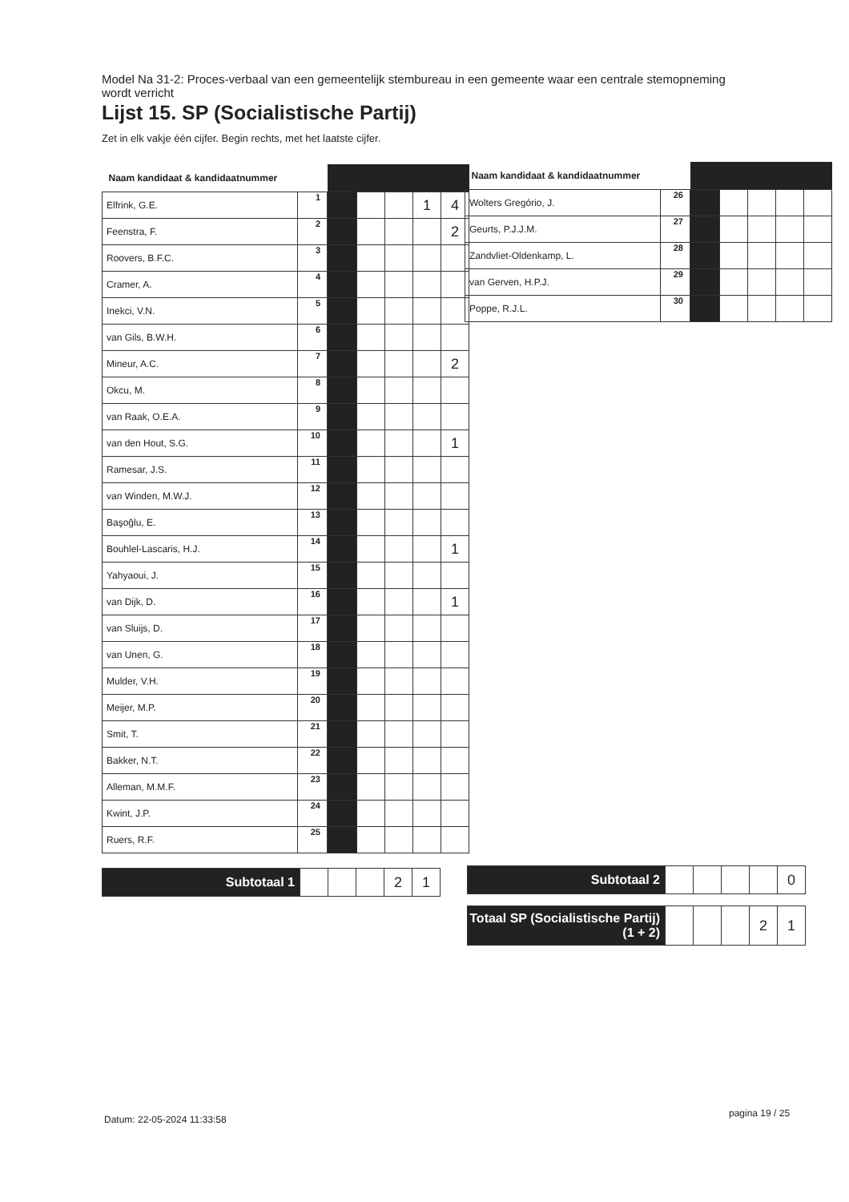Model Na 31-2: Proces-verbaal van een gemeentelijk stembureau in een gemeente waar een centrale stemopneming wordt verricht
Lijst 15. SP (Socialistische Partij)
Zet in elk vakje één cijfer. Begin rechts, met het laatste cijfer.
| Naam kandidaat & kandidaatnummer | | | | | | |
| --- | --- | --- | --- | --- | --- | --- |
| Elfrink, G.E. | 1 | | | | 1 | 4 |
| Feenstra, F. | 2 | | | | | 2 |
| Roovers, B.F.C. | 3 | | | | | |
| Cramer, A. | 4 | | | | | |
| Inekci, V.N. | 5 | | | | | |
| van Gils, B.W.H. | 6 | | | | | |
| Mineur, A.C. | 7 | | | | | 2 |
| Okcu, M. | 8 | | | | | |
| van Raak, O.E.A. | 9 | | | | | |
| van den Hout, S.G. | 10 | | | | | 1 |
| Ramesar, J.S. | 11 | | | | | |
| van Winden, M.W.J. | 12 | | | | | |
| Başoğlu, E. | 13 | | | | | |
| Bouhlel-Lascaris, H.J. | 14 | | | | | 1 |
| Yahyaoui, J. | 15 | | | | | |
| van Dijk, D. | 16 | | | | | 1 |
| van Sluijs, D. | 17 | | | | | |
| van Unen, G. | 18 | | | | | |
| Mulder, V.H. | 19 | | | | | |
| Meijer, M.P. | 20 | | | | | |
| Smit, T. | 21 | | | | | |
| Bakker, N.T. | 22 | | | | | |
| Alleman, M.M.F. | 23 | | | | | |
| Kwint, J.P. | 24 | | | | | |
| Ruers, R.F. | 25 | | | | | |
| Subtotaal 1 | | | | 2 | 1 |
| Naam kandidaat & kandidaatnummer | | | | | | |
| --- | --- | --- | --- | --- | --- | --- |
| Wolters Gregório, J. | 26 | | | | | |
| Geurts, P.J.J.M. | 27 | | | | | |
| Zandvliet-Oldenkamp, L. | 28 | | | | | |
| van Gerven, H.P.J. | 29 | | | | | |
| Poppe, R.J.L. | 30 | | | | | |
| Subtotaal 2 | | | | | 0 |
| Totaal SP (Socialistische Partij) (1 + 2) | | | | 2 | 1 |
Datum: 22-05-2024 11:33:58
pagina 19 / 25